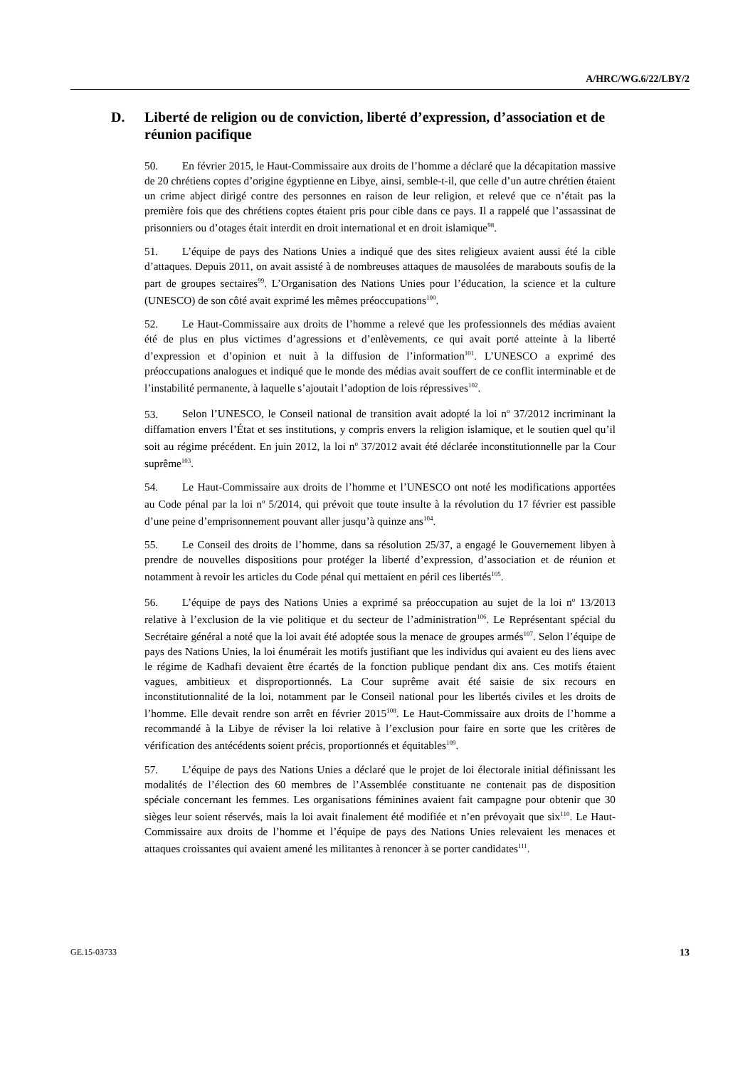A/HRC/WG.6/22/LBY/2
D. Liberté de religion ou de conviction, liberté d’expression, d’association et de réunion pacifique
50. En février 2015, le Haut-Commissaire aux droits de l’homme a déclaré que la décapitation massive de 20 chrétiens coptes d’origine égyptienne en Libye, ainsi, semble-t-il, que celle d’un autre chrétien étaient un crime abject dirigé contre des personnes en raison de leur religion, et relevé que ce n’était pas la première fois que des chrétiens coptes étaient pris pour cible dans ce pays. Il a rappelé que l’assassinat de prisonniers ou d’otages était interdit en droit international et en droit islamique<sup>98</sup>.
51. L’équipe de pays des Nations Unies a indiqué que des sites religieux avaient aussi été la cible d’attaques. Depuis 2011, on avait assisté à de nombreuses attaques de mausolées de marabouts soufis de la part de groupes sectaires<sup>99</sup>. L’Organisation des Nations Unies pour l’éducation, la science et la culture (UNESCO) de son côté avait exprimé les mêmes préoccupations<sup>100</sup>.
52. Le Haut-Commissaire aux droits de l’homme a relevé que les professionnels des médias avaient été de plus en plus victimes d’agressions et d’enlèvements, ce qui avait porté atteinte à la liberté d’expression et d’opinion et nuit à la diffusion de l’information<sup>101</sup>. L’UNESCO a exprimé des préoccupations analogues et indiqué que le monde des médias avait souffert de ce conflit interminable et de l’instabilité permanente, à laquelle s’ajoutait l’adoption de lois répressives<sup>102</sup>.
53. Selon l’UNESCO, le Conseil national de transition avait adopté la loi n<sup>o</sup> 37/2012 incriminant la diffamation envers l’État et ses institutions, y compris envers la religion islamique, et le soutien quel qu’il soit au régime précédent. En juin 2012, la loi n<sup>o</sup> 37/2012 avait été déclarée inconstitutionnelle par la Cour suprême<sup>103</sup>.
54. Le Haut-Commissaire aux droits de l’homme et l’UNESCO ont noté les modifications apportées au Code pénal par la loi n<sup>o</sup> 5/2014, qui prévoit que toute insulte à la révolution du 17 février est passible d’une peine d’emprisonnement pouvant aller jusqu’à quinze ans<sup>104</sup>.
55. Le Conseil des droits de l’homme, dans sa résolution 25/37, a engagé le Gouvernement libyen à prendre de nouvelles dispositions pour protéger la liberté d’expression, d’association et de réunion et notamment à revoir les articles du Code pénal qui mettaient en péril ces libertés<sup>105</sup>.
56. L’équipe de pays des Nations Unies a exprimé sa préoccupation au sujet de la loi n<sup>o</sup> 13/2013 relative à l’exclusion de la vie politique et du secteur de l’administration<sup>106</sup>. Le Représentant spécial du Secrétaire général a noté que la loi avait été adoptée sous la menace de groupes armés<sup>107</sup>. Selon l’équipe de pays des Nations Unies, la loi énumérait les motifs justifiant que les individus qui avaient eu des liens avec le régime de Kadhafi devaient être écartés de la fonction publique pendant dix ans. Ces motifs étaient vagues, ambitieux et disproportionnés. La Cour suprême avait été saisie de six recours en inconstitutionnalité de la loi, notamment par le Conseil national pour les libertés civiles et les droits de l’homme. Elle devait rendre son arrêt en février 2015<sup>108</sup>. Le Haut-Commissaire aux droits de l’homme a recommandé à la Libye de réviser la loi relative à l’exclusion pour faire en sorte que les critères de vérification des antécédents soient précis, proportionnés et équitables<sup>109</sup>.
57. L’équipe de pays des Nations Unies a déclaré que le projet de loi électorale initial définissant les modalités de l’élection des 60 membres de l’Assemblée constituante ne contenait pas de disposition spéciale concernant les femmes. Les organisations féminines avaient fait campagne pour obtenir que 30 sièges leur soient réservés, mais la loi avait finalement été modifiée et n’en prévoyait que six<sup>110</sup>. Le Haut-Commissaire aux droits de l’homme et l’équipe de pays des Nations Unies relevaient les menaces et attaques croissantes qui avaient amené les militantes à renoncer à se porter candidates<sup>111</sup>.
GE.15-03733 13